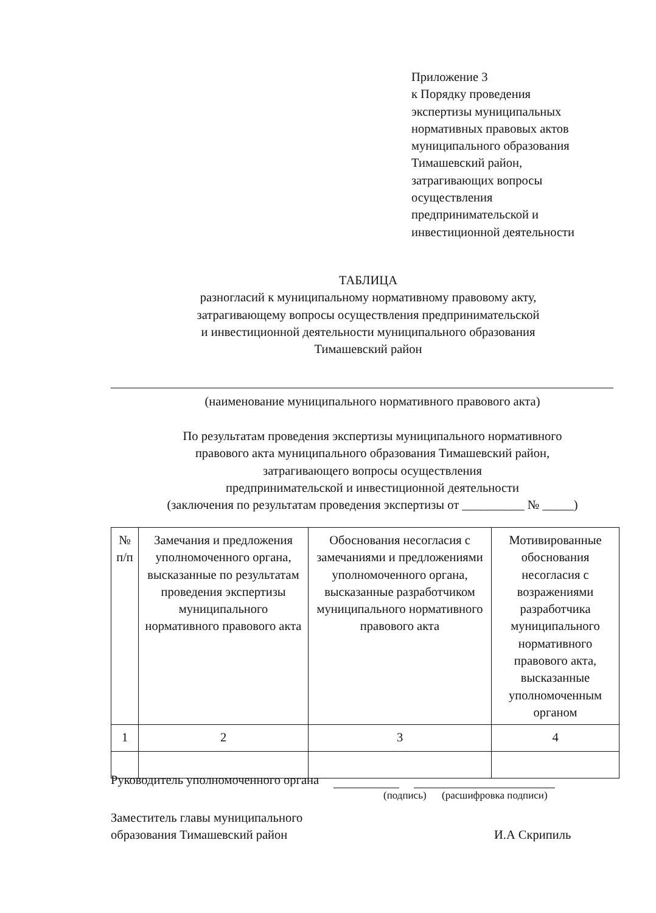Приложение 3
к Порядку проведения
экспертизы муниципальных
нормативных правовых актов
муниципального образования
Тимашевский район,
затрагивающих вопросы
осуществления
предпринимательской и
инвестиционной деятельности
ТАБЛИЦА
разногласий к муниципальному нормативному правовому акту,
затрагивающему вопросы осуществления предпринимательской
и инвестиционной деятельности муниципального образования
Тимашевский район
(наименование муниципального нормативного правового акта)
По результатам проведения экспертизы муниципального нормативного
правового акта муниципального образования Тимашевский район,
затрагивающего вопросы осуществления
предпринимательской и инвестиционной деятельности
(заключения по результатам проведения экспертизы от __________ № _____)
| № п/п | Замечания и предложения уполномоченного органа, высказанные по результатам проведения экспертизы муниципального нормативного правового акта | Обоснования несогласия с замечаниями и предложениями уполномоченного органа, высказанные разработчиком муниципального нормативного правового акта | Мотивированные обоснования несогласия с возражениями разработчика муниципального нормативного правового акта, высказанные уполномоченным органом |
| --- | --- | --- | --- |
| 1 | 2 | 3 | 4 |
Руководитель уполномоченного органа
(подпись) (расшифровка подписи)
Заместитель главы муниципального
образования Тимашевский район
И.А Скрипиль